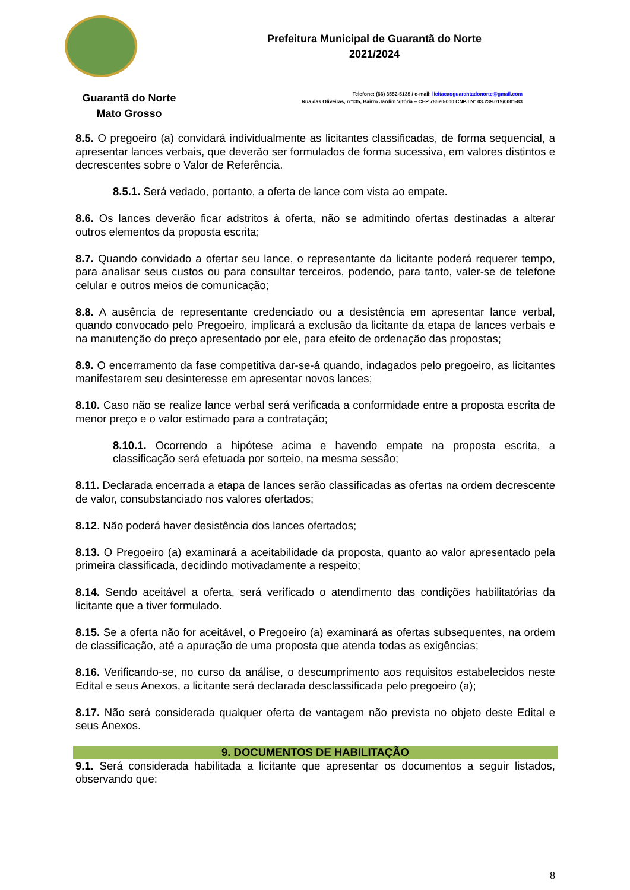Prefeitura Municipal de Guarantã do Norte
2021/2024
Guarantã do Norte
Mato Grosso
Telefone: (66) 3552-5135 / e-mail: licitacaoguarantadonorte@gmail.com
Rua das Oliveiras, nº135, Bairro Jardim Vitória – CEP 78520-000 CNPJ Nº 03.239.019/0001-83
8.5. O pregoeiro (a) convidará individualmente as licitantes classificadas, de forma sequencial, a apresentar lances verbais, que deverão ser formulados de forma sucessiva, em valores distintos e decrescentes sobre o Valor de Referência.
8.5.1. Será vedado, portanto, a oferta de lance com vista ao empate.
8.6. Os lances deverão ficar adstritos à oferta, não se admitindo ofertas destinadas a alterar outros elementos da proposta escrita;
8.7. Quando convidado a ofertar seu lance, o representante da licitante poderá requerer tempo, para analisar seus custos ou para consultar terceiros, podendo, para tanto, valer-se de telefone celular e outros meios de comunicação;
8.8. A ausência de representante credenciado ou a desistência em apresentar lance verbal, quando convocado pelo Pregoeiro, implicará a exclusão da licitante da etapa de lances verbais e na manutenção do preço apresentado por ele, para efeito de ordenação das propostas;
8.9. O encerramento da fase competitiva dar-se-á quando, indagados pelo pregoeiro, as licitantes manifestarem seu desinteresse em apresentar novos lances;
8.10. Caso não se realize lance verbal será verificada a conformidade entre a proposta escrita de menor preço e o valor estimado para a contratação;
8.10.1. Ocorrendo a hipótese acima e havendo empate na proposta escrita, a classificação será efetuada por sorteio, na mesma sessão;
8.11. Declarada encerrada a etapa de lances serão classificadas as ofertas na ordem decrescente de valor, consubstanciado nos valores ofertados;
8.12. Não poderá haver desistência dos lances ofertados;
8.13. O Pregoeiro (a) examinará a aceitabilidade da proposta, quanto ao valor apresentado pela primeira classificada, decidindo motivadamente a respeito;
8.14. Sendo aceitável a oferta, será verificado o atendimento das condições habilitatórias da licitante que a tiver formulado.
8.15. Se a oferta não for aceitável, o Pregoeiro (a) examinará as ofertas subsequentes, na ordem de classificação, até a apuração de uma proposta que atenda todas as exigências;
8.16. Verificando-se, no curso da análise, o descumprimento aos requisitos estabelecidos neste Edital e seus Anexos, a licitante será declarada desclassificada pelo pregoeiro (a);
8.17. Não será considerada qualquer oferta de vantagem não prevista no objeto deste Edital e seus Anexos.
9. DOCUMENTOS DE HABILITAÇÃO
9.1. Será considerada habilitada a licitante que apresentar os documentos a seguir listados, observando que:
8